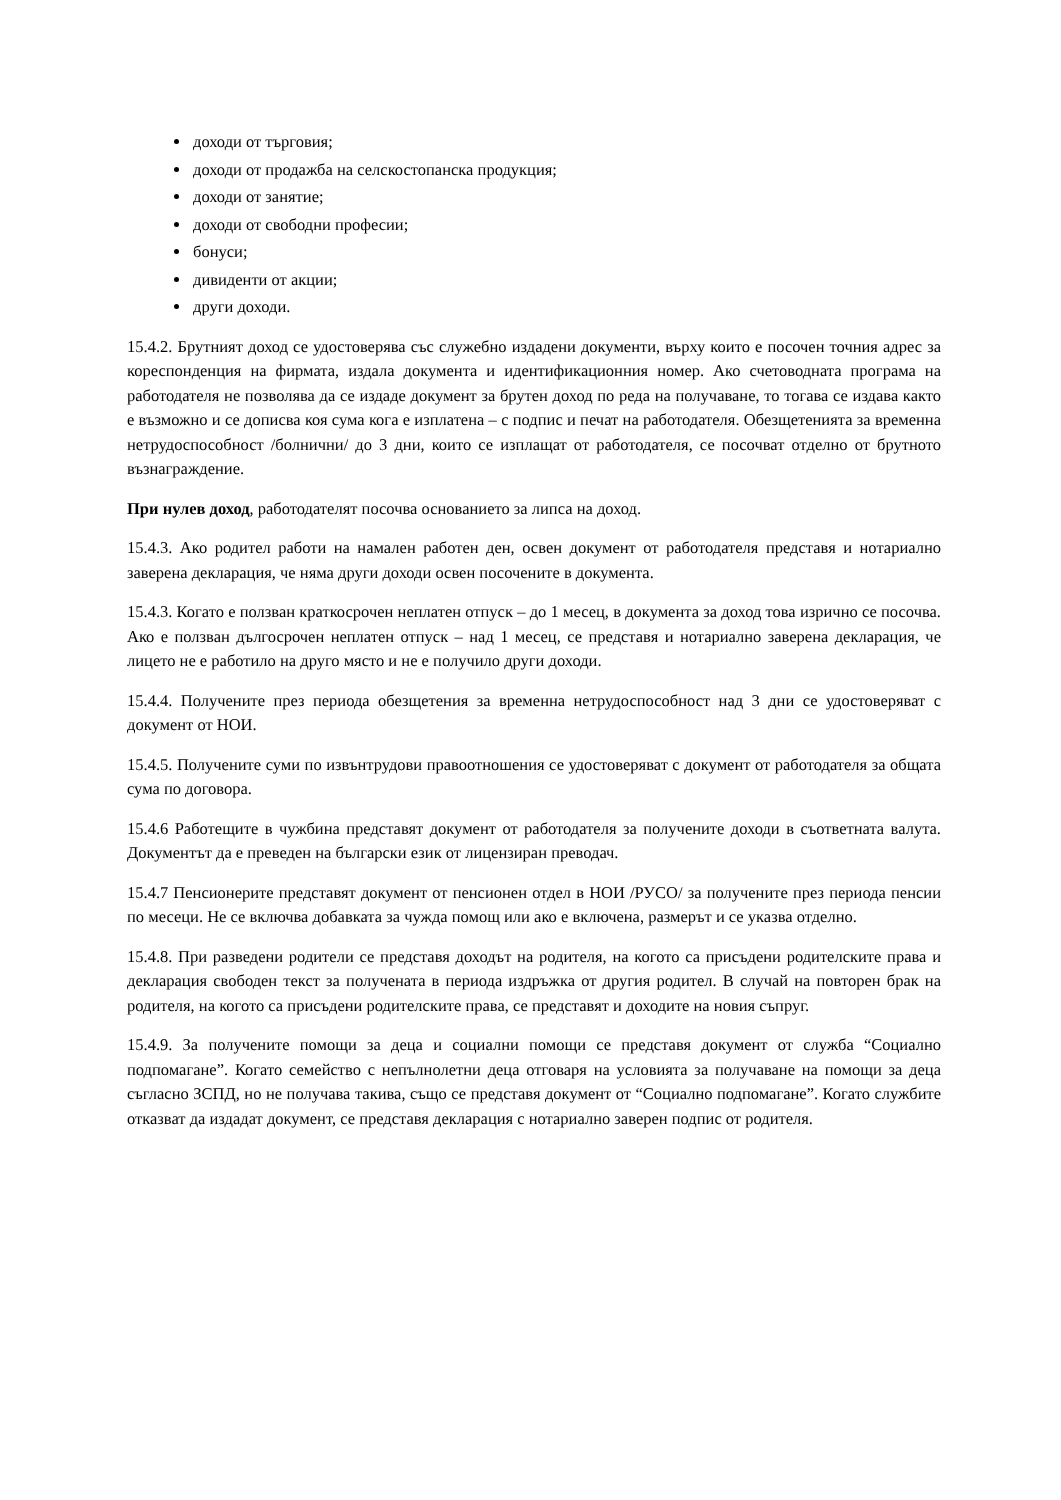доходи от търговия;
доходи от продажба на селскостопанска продукция;
доходи от занятие;
доходи от свободни професии;
бонуси;
дивиденти от акции;
други доходи.
15.4.2. Брутният доход се удостоверява със служебно издадени документи, върху които е посочен точния адрес за кореспонденция на фирмата, издала документа и идентификационния номер. Ако счетоводната програма на работодателя не позволява да се издаде документ за брутен доход по реда на получаване, то тогава се издава както е възможно и се дописва коя сума кога е изплатена – с подпис и печат на работодателя. Обезщетенията за временна нетрудоспособност /болнични/ до 3 дни, които се изплащат от работодателя, се посочват отделно от брутното възнаграждение.
При нулев доход, работодателят посочва основанието за липса на доход.
15.4.3. Ако родител работи на намален работен ден, освен документ от работодателя представя и нотариално заверена декларация, че няма други доходи освен посочените в документа.
15.4.3. Когато е ползван краткосрочен неплатен отпуск – до 1 месец, в документа за доход това изрично се посочва. Ако е ползван дългосрочен неплатен отпуск – над 1 месец, се представя и нотариално заверена декларация, че лицето не е работило на друго място и не е получило други доходи.
15.4.4. Получените през периода обезщетения за временна нетрудоспособност над 3 дни се удостоверяват с документ от НОИ.
15.4.5. Получените суми по извънтрудови правоотношения се удостоверяват с документ от работодателя за общата сума по договора.
15.4.6 Работещите в чужбина представят документ от работодателя за получените доходи в съответната валута. Документът да е преведен на български език от лицензиран преводач.
15.4.7 Пенсионерите представят документ от пенсионен отдел в НОИ /РУСО/ за получените през периода пенсии по месеци. Не се включва добавката за чужда помощ или ако е включена, размерът и се указва отделно.
15.4.8. При разведени родители се представя доходът на родителя, на когото са присъдени родителските права и декларация свободен текст за получената в периода издръжка от другия родител. В случай на повторен брак на родителя, на когото са присъдени родителските права, се представят и доходите на новия съпруг.
15.4.9. За получените помощи за деца и социални помощи се представя документ от служба “Социално подпомагане”. Когато семейство с непълнолетни деца отговаря на условията за получаване на помощи за деца съгласно ЗСПД, но не получава такива, също се представя документ от “Социално подпомагане”. Когато службите отказват да издадат документ, се представя декларация с нотариално заверен подпис от родителя.